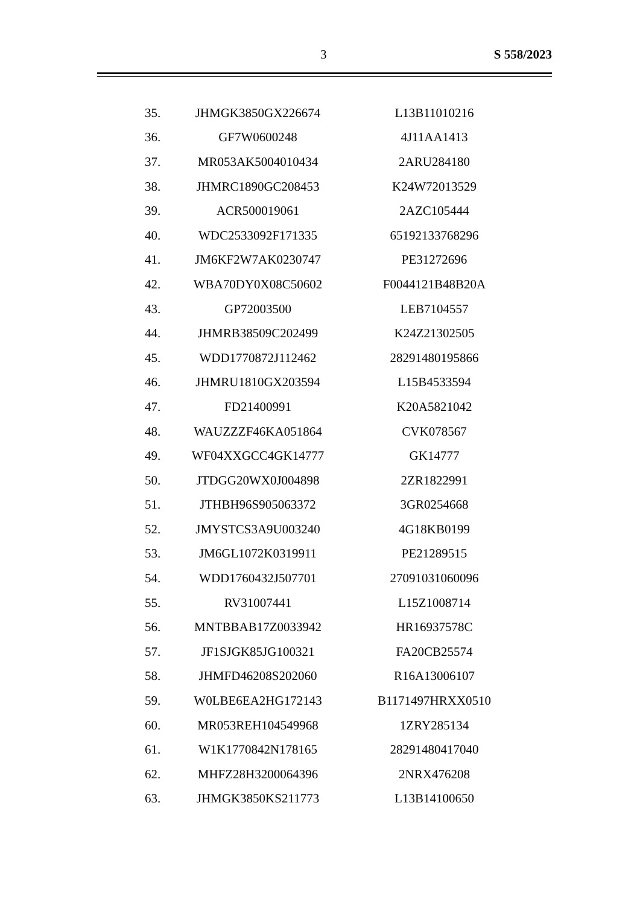3 S 558/2023
| 35. | JHMGK3850GX226674 | L13B11010216 |
| 36. | GF7W0600248 | 4J11AA1413 |
| 37. | MR053AK5004010434 | 2ARU284180 |
| 38. | JHMRC1890GC208453 | K24W72013529 |
| 39. | ACR500019061 | 2AZC105444 |
| 40. | WDC2533092F171335 | 65192133768296 |
| 41. | JM6KF2W7AK0230747 | PE31272696 |
| 42. | WBA70DY0X08C50602 | F0044121B48B20A |
| 43. | GP72003500 | LEB7104557 |
| 44. | JHMRB38509C202499 | K24Z21302505 |
| 45. | WDD1770872J112462 | 28291480195866 |
| 46. | JHMRU1810GX203594 | L15B4533594 |
| 47. | FD21400991 | K20A5821042 |
| 48. | WAUZZZF46KA051864 | CVK078567 |
| 49. | WF04XXGCC4GK14777 | GK14777 |
| 50. | JTDGG20WX0J004898 | 2ZR1822991 |
| 51. | JTHBH96S905063372 | 3GR0254668 |
| 52. | JMYSTCS3A9U003240 | 4G18KB0199 |
| 53. | JM6GL1072K0319911 | PE21289515 |
| 54. | WDD1760432J507701 | 27091031060096 |
| 55. | RV31007441 | L15Z1008714 |
| 56. | MNTBBAB17Z0033942 | HR16937578C |
| 57. | JF1SJGK85JG100321 | FA20CB25574 |
| 58. | JHMFD46208S202060 | R16A13006107 |
| 59. | W0LBE6EA2HG172143 | B1171497HRXX0510 |
| 60. | MR053REH104549968 | 1ZRY285134 |
| 61. | W1K1770842N178165 | 28291480417040 |
| 62. | MHFZ28H3200064396 | 2NRX476208 |
| 63. | JHMGK3850KS211773 | L13B14100650 |